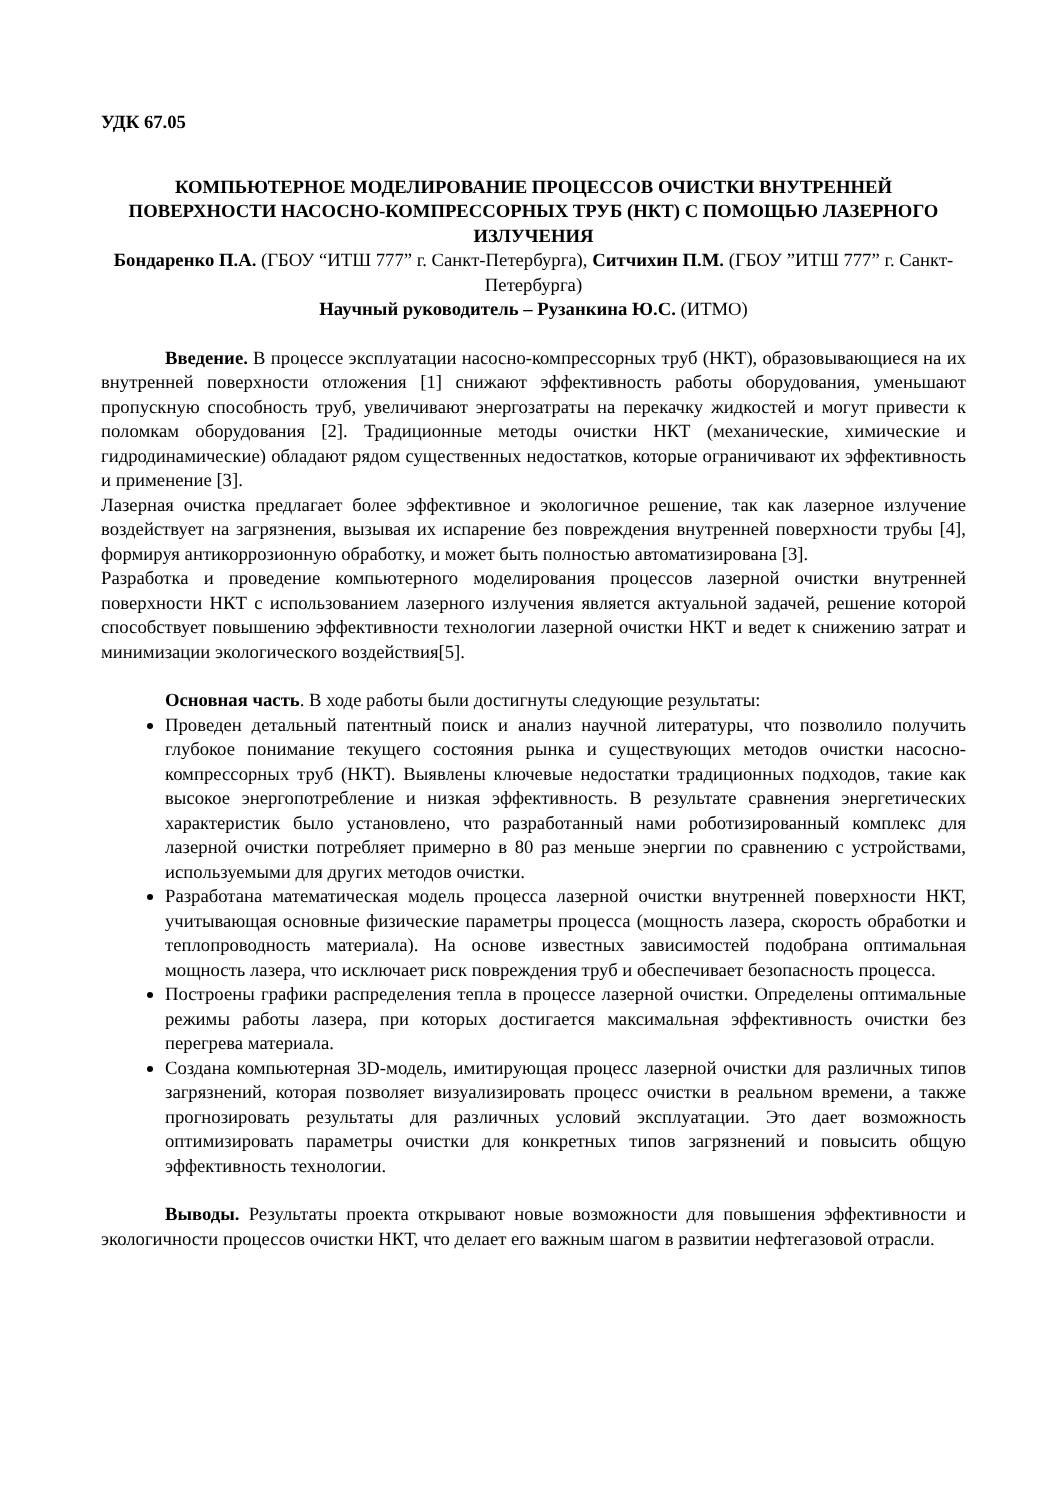УДК 67.05
КОМПЬЮТЕРНОЕ МОДЕЛИРОВАНИЕ ПРОЦЕССОВ ОЧИСТКИ ВНУТРЕННЕЙ ПОВЕРХНОСТИ НАСОСНО-КОМПРЕССОРНЫХ ТРУБ (НКТ) С ПОМОЩЬЮ ЛАЗЕРНОГО ИЗЛУЧЕНИЯ
Бондаренко П.А. (ГБОУ “ИТШ 777” г. Санкт-Петербурга), Ситчихин П.М. (ГБОУ ”ИТШ 777” г. Санкт-Петербурга)
Научный руководитель – Рузанкина Ю.С. (ИТМО)
Введение. В процессе эксплуатации насосно-компрессорных труб (НКТ), образовывающиеся на их внутренней поверхности отложения [1] снижают эффективность работы оборудования, уменьшают пропускную способность труб, увеличивают энергозатраты на перекачку жидкостей и могут привести к поломкам оборудования [2]. Традиционные методы очистки НКТ (механические, химические и гидродинамические) обладают рядом существенных недостатков, которые ограничивают их эффективность и применение [3].
Лазерная очистка предлагает более эффективное и экологичное решение, так как лазерное излучение воздействует на загрязнения, вызывая их испарение без повреждения внутренней поверхности трубы [4], формируя антикоррозионную обработку, и может быть полностью автоматизирована [3].
Разработка и проведение компьютерного моделирования процессов лазерной очистки внутренней поверхности НКТ с использованием лазерного излучения является актуальной задачей, решение которой способствует повышению эффективности технологии лазерной очистки НКТ и ведет к снижению затрат и минимизации экологического воздействия[5].
Основная часть. В ходе работы были достигнуты следующие результаты:
Проведен детальный патентный поиск и анализ научной литературы, что позволило получить глубокое понимание текущего состояния рынка и существующих методов очистки насосно-компрессорных труб (НКТ). Выявлены ключевые недостатки традиционных подходов, такие как высокое энергопотребление и низкая эффективность. В результате сравнения энергетических характеристик было установлено, что разработанный нами роботизированный комплекс для лазерной очистки потребляет примерно в 80 раз меньше энергии по сравнению с устройствами, используемыми для других методов очистки.
Разработана математическая модель процесса лазерной очистки внутренней поверхности НКТ, учитывающая основные физические параметры процесса (мощность лазера, скорость обработки и теплопроводность материала). На основе известных зависимостей подобрана оптимальная мощность лазера, что исключает риск повреждения труб и обеспечивает безопасность процесса.
Построены графики распределения тепла в процессе лазерной очистки. Определены оптимальные режимы работы лазера, при которых достигается максимальная эффективность очистки без перегрева материала.
Создана компьютерная 3D-модель, имитирующая процесс лазерной очистки для различных типов загрязнений, которая позволяет визуализировать процесс очистки в реальном времени, а также прогнозировать результаты для различных условий эксплуатации. Это дает возможность оптимизировать параметры очистки для конкретных типов загрязнений и повысить общую эффективность технологии.
Выводы. Результаты проекта открывают новые возможности для повышения эффективности и экологичности процессов очистки НКТ, что делает его важным шагом в развитии нефтегазовой отрасли.